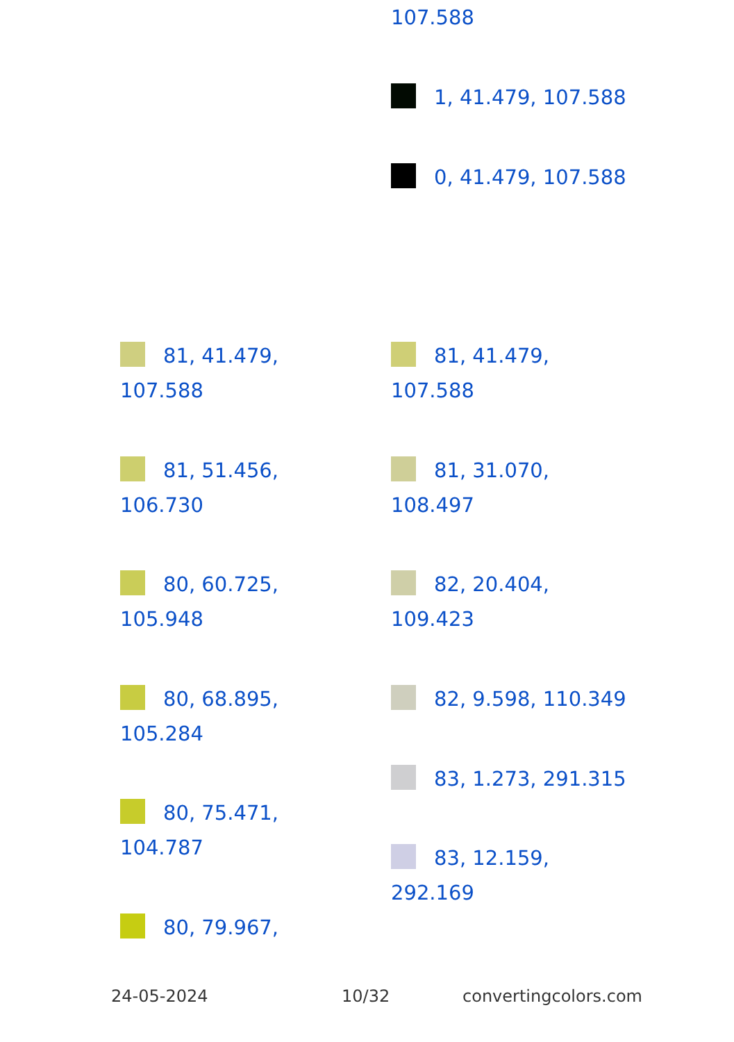107.588
1, 41.479, 107.588
0, 41.479, 107.588
81, 41.479, 107.588
81, 51.456, 106.730
80, 60.725, 105.948
80, 68.895, 105.284
80, 75.471, 104.787
80, 79.967,
81, 41.479, 107.588
81, 31.070, 108.497
82, 20.404, 109.423
82, 9.598, 110.349
83, 1.273, 291.315
83, 12.159, 292.169
24-05-2024 10/32 convertingcolors.com